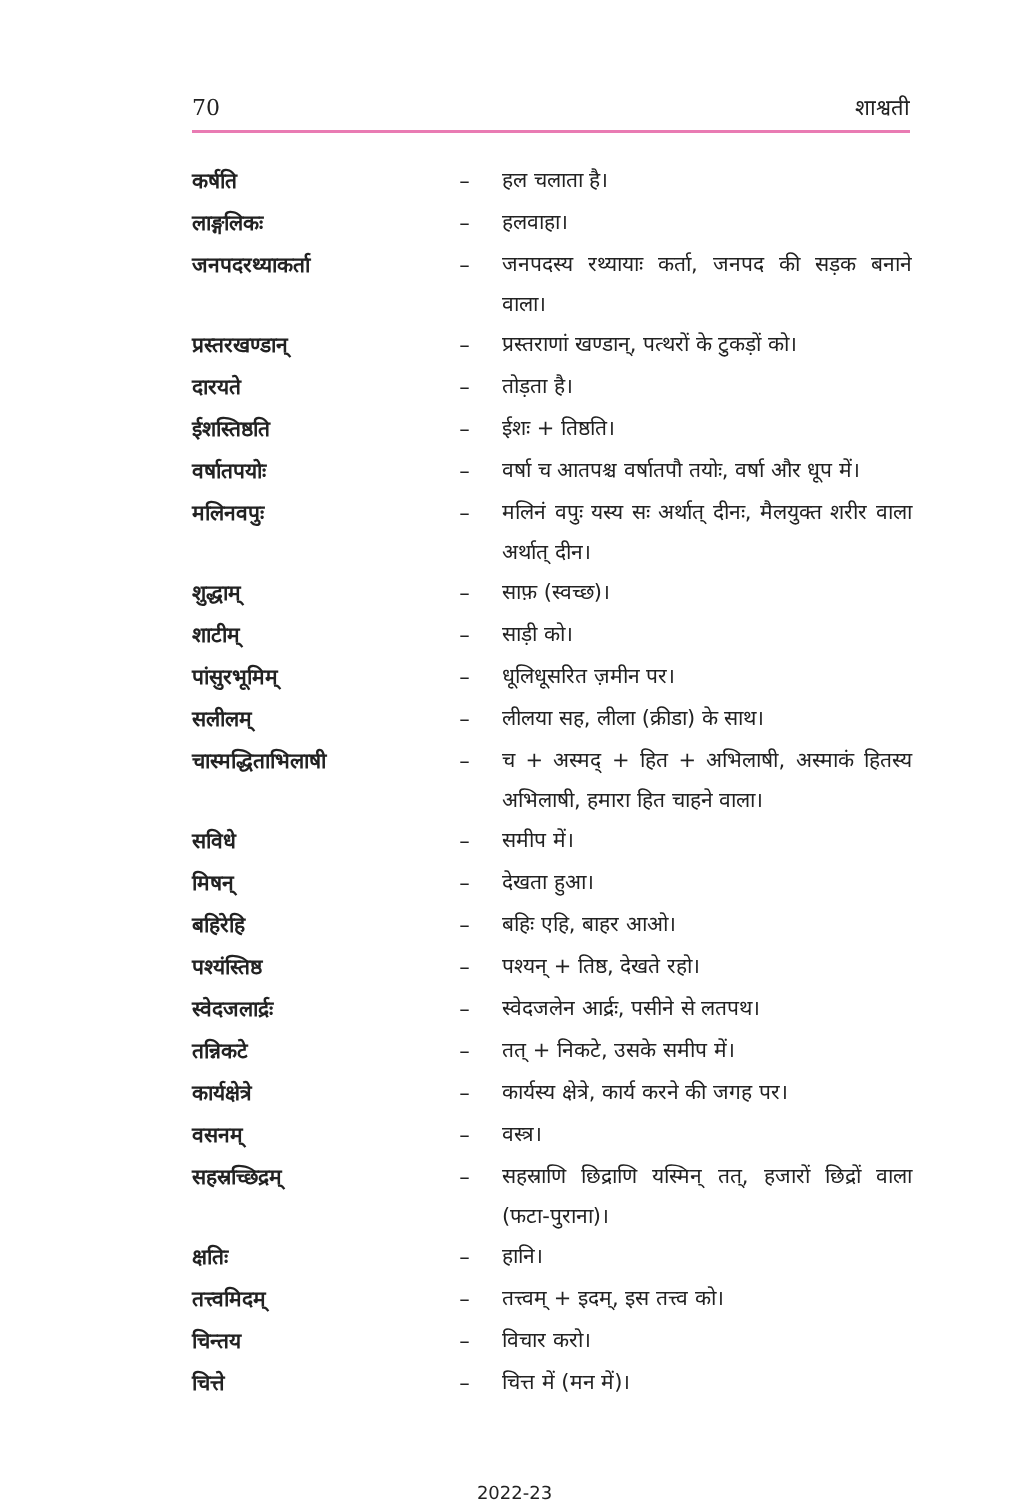70 शाश्वती
| कर्षति | – | हल चलाता है। |
| लाङ्गलिकः | – | हलवाहा। |
| जनपदरथ्याकर्ता | – | जनपदस्य रथ्यायाः कर्ता, जनपद की सड़क बनाने वाला। |
| प्रस्तरखण्डान् | – | प्रस्तराणां खण्डान्, पत्थरों के टुकड़ों को। |
| दारयते | – | तोड़ता है। |
| ईशस्तिष्ठति | – | ईशः + तिष्ठति। |
| वर्षातपयोः | – | वर्षा च आतपश्च वर्षातपौ तयोः, वर्षा और धूप में। |
| मलिनवपुः | – | मलिनं वपुः यस्य सः अर्थात् दीनः, मैलयुक्त शरीर वाला अर्थात् दीन। |
| शुद्धाम् | – | साफ़ (स्वच्छ)। |
| शाटीम् | – | साड़ी को। |
| पांसुरभूमिम् | – | धूलिधूसरित ज़मीन पर। |
| सलीलम् | – | लीलया सह, लीला (क्रीडा) के साथ। |
| चास्मद्धिताभिलाषी | – | च + अस्मद् + हित + अभिलाषी, अस्माकं हितस्य अभिलाषी, हमारा हित चाहने वाला। |
| सविधे | – | समीप में। |
| मिषन् | – | देखता हुआ। |
| बहिरेहि | – | बहिः एहि, बाहर आओ। |
| पश्यंस्तिष्ठ | – | पश्यन् + तिष्ठ, देखते रहो। |
| स्वेदजलार्द्रः | – | स्वेदजलेन आर्द्रः, पसीने से लतपथ। |
| तन्निकटे | – | तत् + निकटे, उसके समीप में। |
| कार्यक्षेत्रे | – | कार्यस्य क्षेत्रे, कार्य करने की जगह पर। |
| वसनम् | – | वस्त्र। |
| सहस्रच्छिद्रम् | – | सहस्राणि छिद्राणि यस्मिन् तत्, हजारों छिद्रों वाला (फटा-पुराना)। |
| क्षतिः | – | हानि। |
| तत्त्वमिदम् | – | तत्त्वम् + इदम्, इस तत्त्व को। |
| चिन्तय | – | विचार करो। |
| चित्ते | – | चित्त में (मन में)। |
2022-23